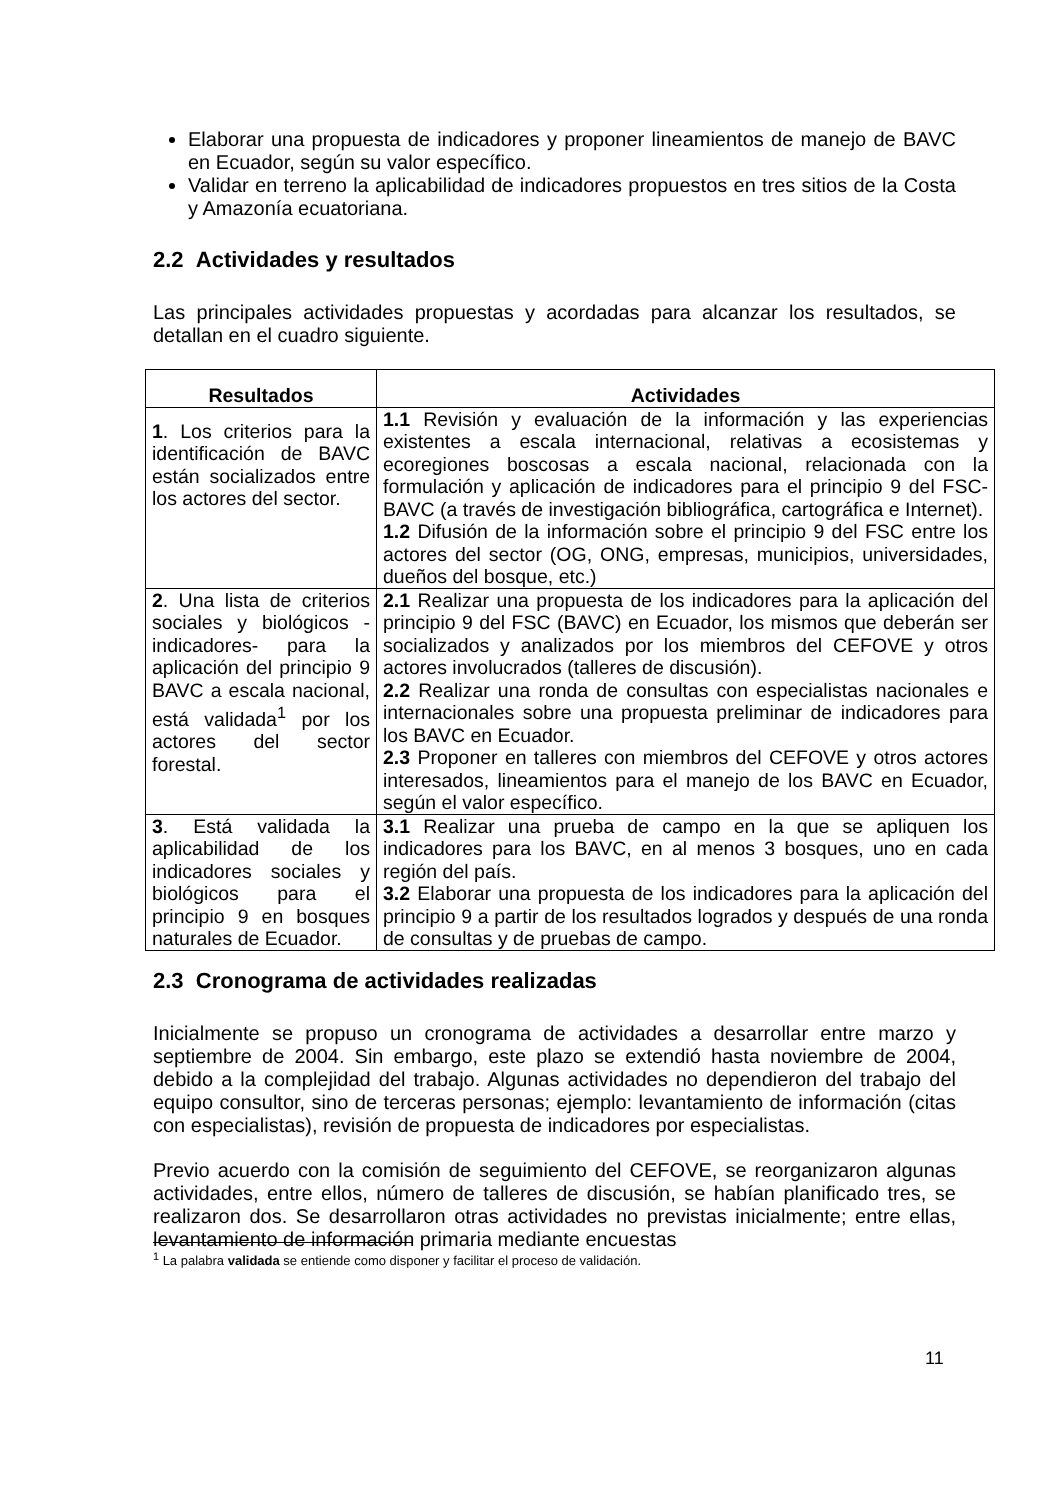Elaborar una propuesta de indicadores y proponer lineamientos de manejo de BAVC en Ecuador, según su valor específico.
Validar en terreno la aplicabilidad de indicadores propuestos en tres sitios de la Costa y Amazonía ecuatoriana.
2.2 Actividades y resultados
Las principales actividades propuestas y acordadas para alcanzar los resultados, se detallan en el cuadro siguiente.
| Resultados | Actividades |
| --- | --- |
| 1 . Los criterios para la identificación de BAVC están socializados entre los actores del sector. | 1.1 Revisión y evaluación de la información y las experiencias existentes a escala internacional, relativas a ecosistemas y ecoregiones boscosas a escala nacional, relacionada con la formulación y aplicación de indicadores para el principio 9 del FSC-BAVC (a través de investigación bibliográfica, cartográfica e Internet). 1.2 Difusión de la información sobre el principio 9 del FSC entre los actores del sector (OG, ONG, empresas, municipios, universidades, dueños del bosque, etc.) |
| 2 . Una lista de criterios sociales y biológicos -indicadores- para la aplicación del principio 9 BAVC a escala nacional, está validada<sup>1</sup> por los actores del sector forestal. | 2.1 Realizar una propuesta de los indicadores para la aplicación del principio 9 del FSC (BAVC) en Ecuador, los mismos que deberán ser socializados y analizados por los miembros del CEFOVE y otros actores involucrados (talleres de discusión). 2.2 Realizar una ronda de consultas con especialistas nacionales e internacionales sobre una propuesta preliminar de indicadores para los BAVC en Ecuador. 2.3 Proponer en talleres con miembros del CEFOVE y otros actores interesados, lineamientos para el manejo de los BAVC en Ecuador, según el valor específico. |
| 3 . Está validada la aplicabilidad de los indicadores sociales y biológicos para el principio 9 en bosques naturales de Ecuador. | 3.1 Realizar una prueba de campo en la que se apliquen los indicadores para los BAVC, en al menos 3 bosques, uno en cada región del país. 3.2 Elaborar una propuesta de los indicadores para la aplicación del principio 9 a partir de los resultados logrados y después de una ronda de consultas y de pruebas de campo. |
2.3 Cronograma de actividades realizadas
Inicialmente se propuso un cronograma de actividades a desarrollar entre marzo y septiembre de 2004. Sin embargo, este plazo se extendió hasta noviembre de 2004, debido a la complejidad del trabajo. Algunas actividades no dependieron del trabajo del equipo consultor, sino de terceras personas; ejemplo: levantamiento de información (citas con especialistas), revisión de propuesta de indicadores por especialistas.
Previo acuerdo con la comisión de seguimiento del CEFOVE, se reorganizaron algunas actividades, entre ellos, número de talleres de discusión, se habían planificado tres, se realizaron dos. Se desarrollaron otras actividades no previstas inicialmente; entre ellas, levantamiento de información primaria mediante encuestas
<sup>1</sup> La palabra validada se entiende como disponer y facilitar el proceso de validación.
11